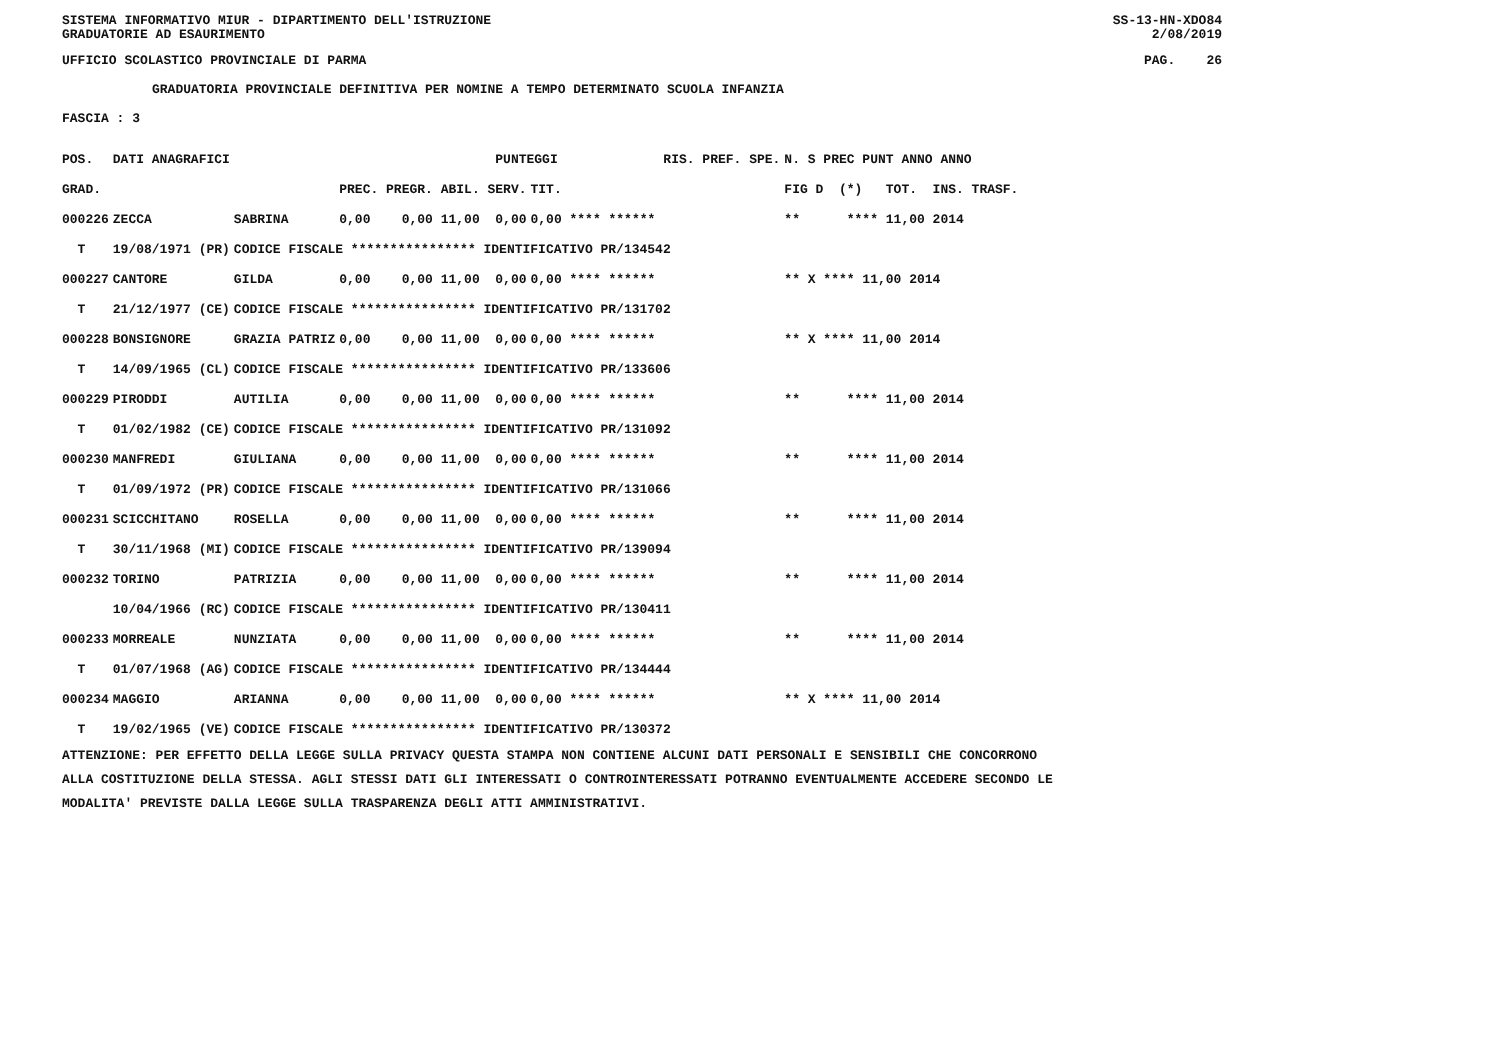SISTEMA INFORMATIVO MIUR - DIPARTIMENTO DELL'ISTRUZIONE SS-13-HN-XDO84
GRADUATORIE AD ESAURIMENTO 2/08/2019
UFFICIO SCOLASTICO PROVINCIALE DI PARMA PAG. 26
GRADUATORIA PROVINCIALE DEFINITIVA PER NOMINE A TEMPO DETERMINATO SCUOLA INFANZIA
FASCIA : 3
| POS. | DATI ANAGRAFICI | | PUNTEGGI | | | RIS. PREF. SPE. | N. S PREC PUNT ANNO ANNO |
| --- | --- | --- | --- | --- | --- | --- | --- |
| GRAD. | | | PREC. PREGR. ABIL. SERV. | TIT. | | | FIG D (*) TOT. INS. TRASF. |
| 000226 | ZECCA | SABRINA | 0,00 0,00 11,00 0,00 | 0,00 **** ****** | | | ** **** 11,00 2014 |
| T | 19/08/1971 (PR) | CODICE FISCALE **************** IDENTIFICATIVO PR/134542 | | | | | |
| 000227 | CANTORE | GILDA | 0,00 0,00 11,00 0,00 | 0,00 **** ****** | | | ** X **** 11,00 2014 |
| T | 21/12/1977 (CE) | CODICE FISCALE **************** IDENTIFICATIVO PR/131702 | | | | | |
| 000228 | BONSIGNORE | GRAZIA PATRIZ | 0,00 0,00 11,00 0,00 | 0,00 **** ****** | | | ** X **** 11,00 2014 |
| T | 14/09/1965 (CL) | CODICE FISCALE **************** IDENTIFICATIVO PR/133606 | | | | | |
| 000229 | PIRODDI | AUTILIA | 0,00 0,00 11,00 0,00 | 0,00 **** ****** | | | ** **** 11,00 2014 |
| T | 01/02/1982 (CE) | CODICE FISCALE **************** IDENTIFICATIVO PR/131092 | | | | | |
| 000230 | MANFREDI | GIULIANA | 0,00 0,00 11,00 0,00 | 0,00 **** ****** | | | ** **** 11,00 2014 |
| T | 01/09/1972 (PR) | CODICE FISCALE **************** IDENTIFICATIVO PR/131066 | | | | | |
| 000231 | SCICCHITANO | ROSELLA | 0,00 0,00 11,00 0,00 | 0,00 **** ****** | | | ** **** 11,00 2014 |
| T | 30/11/1968 (MI) | CODICE FISCALE **************** IDENTIFICATIVO PR/139094 | | | | | |
| 000232 | TORINO | PATRIZIA | 0,00 0,00 11,00 0,00 | 0,00 **** ****** | | | ** **** 11,00 2014 |
| | 10/04/1966 (RC) | CODICE FISCALE **************** IDENTIFICATIVO PR/130411 | | | | | |
| 000233 | MORREALE | NUNZIATA | 0,00 0,00 11,00 0,00 | 0,00 **** ****** | | | ** **** 11,00 2014 |
| T | 01/07/1968 (AG) | CODICE FISCALE **************** IDENTIFICATIVO PR/134444 | | | | | |
| 000234 | MAGGIO | ARIANNA | 0,00 0,00 11,00 0,00 | 0,00 **** ****** | | | ** X **** 11,00 2014 |
| T | 19/02/1965 (VE) | CODICE FISCALE **************** IDENTIFICATIVO PR/130372 | | | | | |
ATTENZIONE: PER EFFETTO DELLA LEGGE SULLA PRIVACY QUESTA STAMPA NON CONTIENE ALCUNI DATI PERSONALI E SENSIBILI CHE CONCORRONO
ALLA COSTITUZIONE DELLA STESSA. AGLI STESSI DATI GLI INTERESSATI O CONTROINTERESSATI POTRANNO EVENTUALMENTE ACCEDERE SECONDO LE
MODALITA' PREVISTE DALLA LEGGE SULLA TRASPARENZA DEGLI ATTI AMMINISTRATIVI.